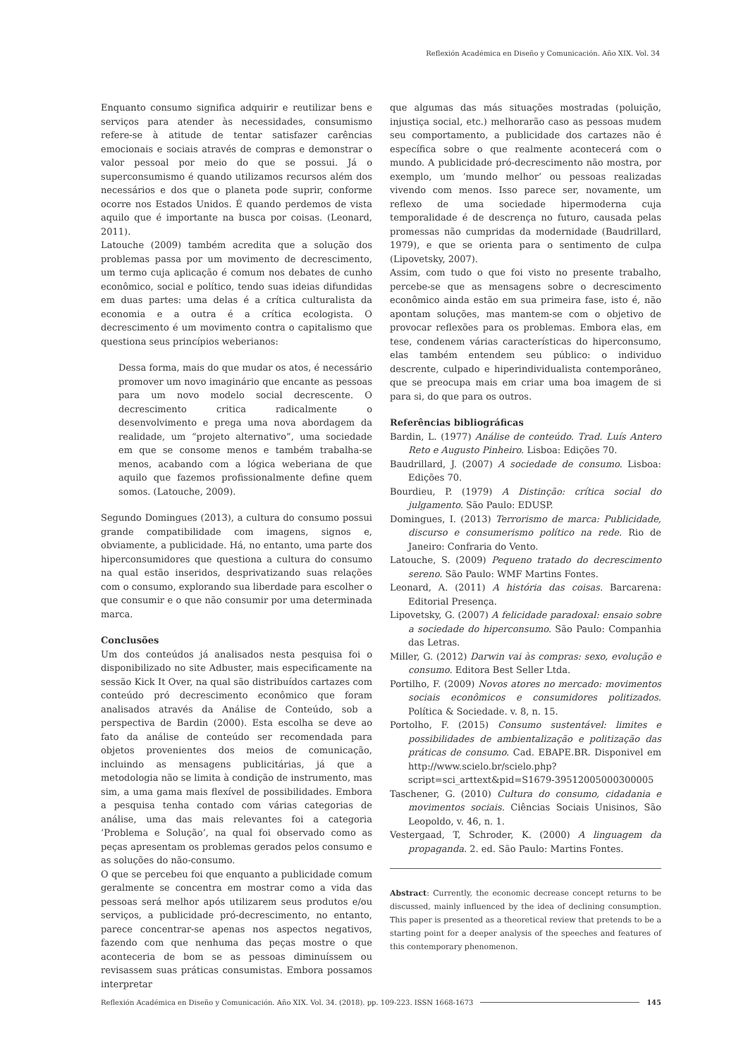Reflexión Académica en Diseño y Comunicación. Año XIX. Vol. 34
Enquanto consumo significa adquirir e reutilizar bens e serviços para atender às necessidades, consumismo refere-se à atitude de tentar satisfazer carências emocionais e sociais através de compras e demonstrar o valor pessoal por meio do que se possui. Já o superconsumismo é quando utilizamos recursos além dos necessários e dos que o planeta pode suprir, conforme ocorre nos Estados Unidos. É quando perdemos de vista aquilo que é importante na busca por coisas. (Leonard, 2011).
Latouche (2009) também acredita que a solução dos problemas passa por um movimento de decrescimento, um termo cuja aplicação é comum nos debates de cunho econômico, social e político, tendo suas ideias difundidas em duas partes: uma delas é a crítica culturalista da economia e a outra é a crítica ecologista. O decrescimento é um movimento contra o capitalismo que questiona seus princípios weberianos:
Dessa forma, mais do que mudar os atos, é necessário promover um novo imaginário que encante as pessoas para um novo modelo social decrescente. O decrescimento critica radicalmente o desenvolvimento e prega uma nova abordagem da realidade, um “projeto alternativo”, uma sociedade em que se consome menos e também trabalha-se menos, acabando com a lógica weberiana de que aquilo que fazemos profissionalmente define quem somos. (Latouche, 2009).
Segundo Domingues (2013), a cultura do consumo possui grande compatibilidade com imagens, signos e, obviamente, a publicidade. Há, no entanto, uma parte dos hiperconsumidores que questiona a cultura do consumo na qual estão inseridos, desprivatizando suas relações com o consumo, explorando sua liberdade para escolher o que consumir e o que não consumir por uma determinada marca.
Conclusões
Um dos conteúdos já analisados nesta pesquisa foi o disponibilizado no site Adbuster, mais especificamente na sessão Kick It Over, na qual são distribuídos cartazes com conteúdo pró decrescimento econômico que foram analisados através da Análise de Conteúdo, sob a perspectiva de Bardin (2000). Esta escolha se deve ao fato da análise de conteúdo ser recomendada para objetos provenientes dos meios de comunicação, incluindo as mensagens publicitárias, já que a metodologia não se limita à condição de instrumento, mas sim, a uma gama mais flexível de possibilidades. Embora a pesquisa tenha contado com várias categorias de análise, uma das mais relevantes foi a categoria ‘Problema e Solução’, na qual foi observado como as peças apresentam os problemas gerados pelos consumo e as soluções do não-consumo.
O que se percebeu foi que enquanto a publicidade comum geralmente se concentra em mostrar como a vida das pessoas será melhor após utilizarem seus produtos e/ou serviços, a publicidade pró-decrescimento, no entanto, parece concentrar-se apenas nos aspectos negativos, fazendo com que nenhuma das peças mostre o que aconteceria de bom se as pessoas diminuíssem ou revisassem suas práticas consumistas. Embora possamos interpretar
que algumas das más situações mostradas (poluição, injustiça social, etc.) melhorarão caso as pessoas mudem seu comportamento, a publicidade dos cartazes não é específica sobre o que realmente acontecerá com o mundo. A publicidade pró-decrescimento não mostra, por exemplo, um ‘mundo melhor’ ou pessoas realizadas vivendo com menos. Isso parece ser, novamente, um reflexo de uma sociedade hipermoderna cuja temporalidade é de descrença no futuro, causada pelas promessas não cumpridas da modernidade (Baudrillard, 1979), e que se orienta para o sentimento de culpa (Lipovetsky, 2007).
Assim, com tudo o que foi visto no presente trabalho, percebe-se que as mensagens sobre o decrescimento econômico ainda estão em sua primeira fase, isto é, não apontam soluções, mas mantem-se com o objetivo de provocar reflexões para os problemas. Embora elas, em tese, condenem várias características do hiperconsumo, elas também entendem seu público: o individuo descrente, culpado e hiperindividualista contemporâneo, que se preocupa mais em criar uma boa imagem de si para si, do que para os outros.
Referências bibliográficas
Bardin, L. (1977) Análise de conteúdo. Trad. Luís Antero Reto e Augusto Pinheiro. Lisboa: Edições 70.
Baudrillard, J. (2007) A sociedade de consumo. Lisboa: Edições 70.
Bourdieu, P. (1979) A Distinção: crítica social do julgamento. São Paulo: EDUSP.
Domingues, I. (2013) Terrorismo de marca: Publicidade, discurso e consumerismo político na rede. Rio de Janeiro: Confraria do Vento.
Latouche, S. (2009) Pequeno tratado do decrescimento sereno. São Paulo: WMF Martins Fontes.
Leonard, A. (2011) A história das coisas. Barcarena: Editorial Presença.
Lipovetsky, G. (2007) A felicidade paradoxal: ensaio sobre a sociedade do hiperconsumo. São Paulo: Companhia das Letras.
Miller, G. (2012) Darwin vai às compras: sexo, evolução e consumo. Editora Best Seller Ltda.
Portilho, F. (2009) Novos atores no mercado: movimentos sociais econômicos e consumidores politizados. Política & Sociedade. v. 8, n. 15.
Portolho, F. (2015) Consumo sustentável: limites e possibilidades de ambientalização e politização das práticas de consumo. Cad. EBAPE.BR. Disponivel em http://www.scielo.br/scielo.php?script=sci_arttext&pid=S1679-39512005000300005
Taschener, G. (2010) Cultura do consumo, cidadania e movimentos sociais. Ciências Sociais Unisinos, São Leopoldo, v. 46, n. 1.
Vestergaad, T, Schroder, K. (2000) A linguagem da propaganda. 2. ed. São Paulo: Martins Fontes.
Abstract: Currently, the economic decrease concept returns to be discussed, mainly influenced by the idea of declining consumption. This paper is presented as a theoretical review that pretends to be a starting point for a deeper analysis of the speeches and features of this contemporary phenomenon.
Reflexión Académica en Diseño y Comunicación. Año XIX. Vol. 34. (2018). pp. 109-223. ISSN 1668-1673 145